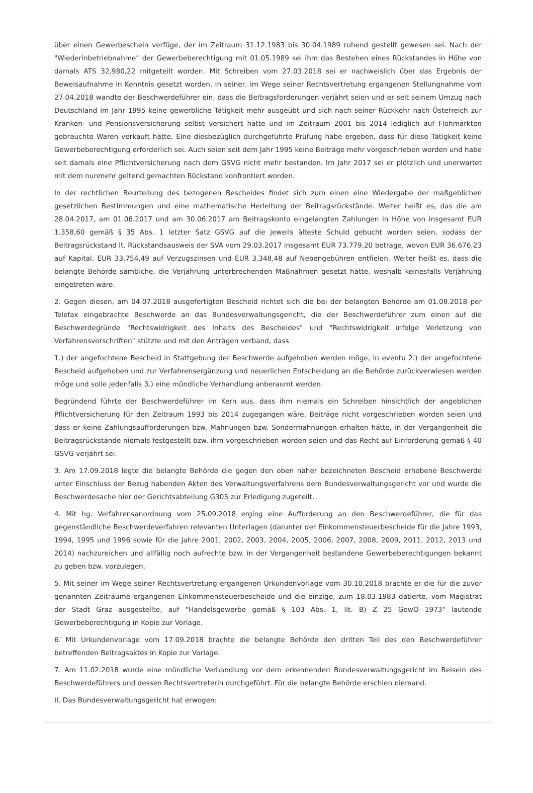über einen Gewerbeschein verfüge, der im Zeitraum 31.12.1983 bis 30.04.1989 ruhend gestellt gewesen sei. Nach der "Wiederinbetriebnahme" der Gewerbeberechtigung mit 01.05.1989 sei ihm das Bestehen eines Rückstandes in Höhe von damals ATS 32.980,22 mitgeteilt worden. Mit Schreiben vom 27.03.2018 sei er nachweislich über das Ergebnis der Beweisaufnahme in Kenntnis gesetzt worden. In seiner, im Wege seiner Rechtsvertretung ergangenen Stellungnahme vom 27.04.2018 wandte der Beschwerdeführer ein, dass die Beitragsforderungen verjährt seien und er seit seinem Umzug nach Deutschland im Jahr 1995 keine gewerbliche Tätigkeit mehr ausgeübt und sich nach seiner Rückkehr nach Österreich zur Kranken- und Pensionsversicherung selbst versichert hätte und im Zeitraum 2001 bis 2014 lediglich auf Flohmärkten gebrauchte Waren verkauft hätte. Eine diesbezüglich durchgeführte Prüfung habe ergeben, dass für diese Tätigkeit keine Gewerbeberechtigung erforderlich sei. Auch seien seit dem Jahr 1995 keine Beiträge mehr vorgeschrieben worden und habe seit damals eine Pflichtversicherung nach dem GSVG nicht mehr bestanden. Im Jahr 2017 sei er plötzlich und unerwartet mit dem nunmehr geltend gemachten Rückstand konfrontiert worden.
In der rechtlichen Beurteilung des bezogenen Bescheides findet sich zum einen eine Wiedergabe der maßgeblichen gesetzlichen Bestimmungen und eine mathematische Herleitung der Beitragsrückstände. Weiter heißt es, das die am 28.04.2017, am 01.06.2017 und am 30.06.2017 am Beitragskonto eingelangten Zahlungen in Höhe von insgesamt EUR 1.358,60 gemäß § 35 Abs. 1 letzter Satz GSVG auf die jeweils älteste Schuld gebucht worden seien, sodass der Beitragsrückstand lt. Rückstandsausweis der SVA vom 29.03.2017 insgesamt EUR 73.779,20 betrage, wovon EUR 36.676,23 auf Kapital, EUR 33.754,49 auf Verzugszinsen und EUR 3.348,48 auf Nebengebühren entfielen. Weiter heißt es, dass die belangte Behörde sämtliche, die Verjährung unterbrechenden Maßnahmen gesetzt hätte, weshalb keinesfalls Verjährung eingetreten wäre.
2. Gegen diesen, am 04.07.2018 ausgefertigten Bescheid richtet sich die bei der belangten Behörde am 01.08.2018 per Telefax eingebrachte Beschwerde an das Bundesverwaltungsgericht, die der Beschwerdeführer zum einen auf die Beschwerdegründe "Rechtswidrigkeit des Inhalts des Bescheides" und "Rechtswidrigkeit infolge Verletzung von Verfahrensvorschriften" stützte und mit den Anträgen verband, dass
1.) der angefochtene Bescheid in Stattgebung der Beschwerde aufgehoben werden möge, in eventu 2.) der angefochtene Bescheid aufgehoben und zur Verfahrensergänzung und neuerlichen Entscheidung an die Behörde zurückverwiesen werden möge und solle jedenfalls 3.) eine mündliche Verhandlung anberaumt werden.
Begründend führte der Beschwerdeführer im Kern aus, dass ihm niemals ein Schreiben hinsichtlich der angeblichen Pflichtversicherung für den Zeitraum 1993 bis 2014 zugegangen wäre, Beiträge nicht vorgeschrieben worden seien und dass er keine Zahlungsaufforderungen bzw. Mahnungen bzw. Sondermahnungen erhalten hätte, in der Vergangenheit die Beitragsrückstände niemals festgestellt bzw. ihm vorgeschrieben worden seien und das Recht auf Einforderung gemäß § 40 GSVG verjährt sei.
3. Am 17.09.2018 legte die belangte Behörde die gegen den oben näher bezeichneten Bescheid erhobene Beschwerde unter Einschluss der Bezug habenden Akten des Verwaltungsverfahrens dem Bundesverwaltungsgericht vor und wurde die Beschwerdesache hier der Gerichtsabteilung G305 zur Erledigung zugeteilt.
4. Mit hg. Verfahrensanordnung vom 25.09.2018 erging eine Aufforderung an den Beschwerdeführer, die für das gegenständliche Beschwerdeverfahren relevanten Unterlagen (darunter der Einkommensteuerbescheide für die Jahre 1993, 1994, 1995 und 1996 sowie für die Jahre 2001, 2002, 2003, 2004, 2005, 2006, 2007, 2008, 2009, 2011, 2012, 2013 und 2014) nachzureichen und allfällig noch aufrechte bzw. in der Vergangenheit bestandene Gewerbeberechtigungen bekannt zu geben bzw. vorzulegen.
5. Mit seiner im Wege seiner Rechtsvertretung ergangenen Urkundenvorlage vom 30.10.2018 brachte er die für die zuvor genannten Zeiträume ergangenen Einkommensteuerbescheide und die einzige, zum 18.03.1983 datierte, vom Magistrat der Stadt Graz ausgestellte, auf "Handelsgewerbe gemäß § 103 Abs. 1, lit. B) Z 25 GewO 1973" lautende Gewerbeberechtigung in Kopie zur Vorlage.
6. Mit Urkundenvorlage vom 17.09.2018 brachte die belangte Behörde den dritten Teil des den Beschwerdeführer betreffenden Beitragsaktes in Kopie zur Vorlage.
7. Am 11.02.2018 wurde eine mündliche Verhandlung vor dem erkennenden Bundesverwaltungsgericht im Beisein des Beschwerdeführers und dessen Rechtsvertreterin durchgeführt. Für die belangte Behörde erschien niemand.
II. Das Bundesverwaltungsgericht hat erwogen: